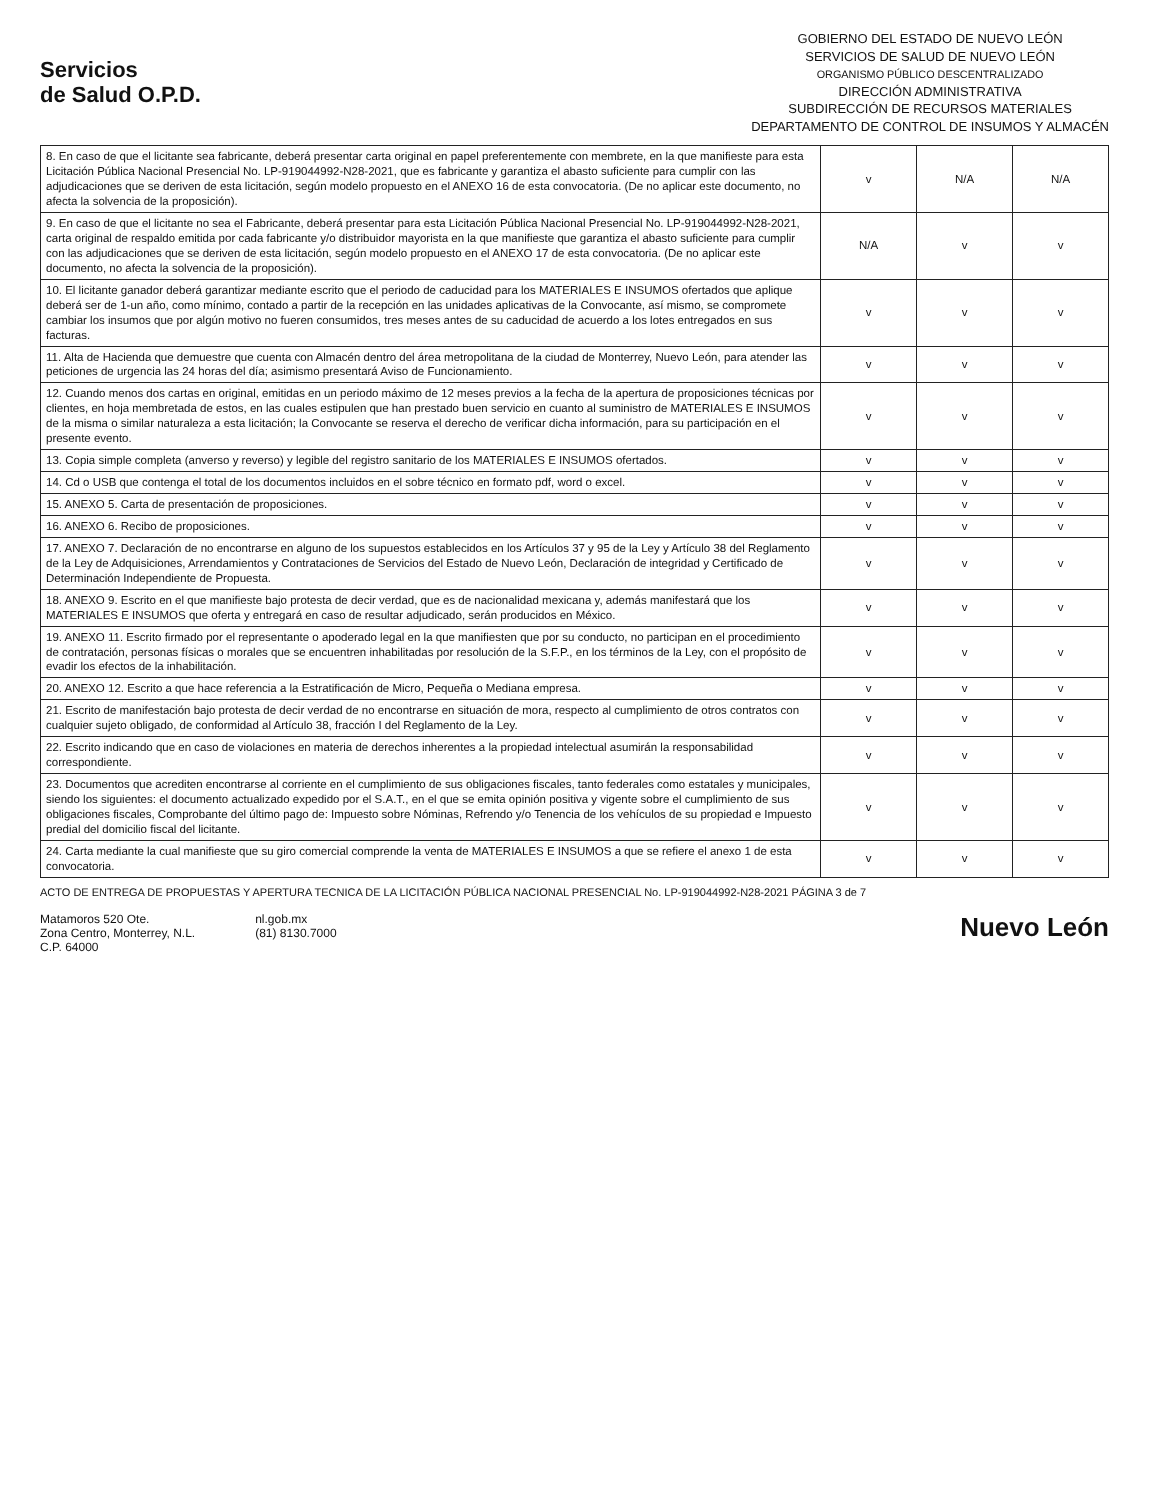Servicios
de Salud O.P.D.
GOBIERNO DEL ESTADO DE NUEVO LEÓN
SERVICIOS DE SALUD DE NUEVO LEÓN
ORGANISMO PÚBLICO DESCENTRALIZADO
DIRECCIÓN ADMINISTRATIVA
SUBDIRECCIÓN DE RECURSOS MATERIALES
DEPARTAMENTO DE CONTROL DE INSUMOS Y ALMACÉN
| 8. En caso de que el licitante sea fabricante, deberá presentar carta original en papel preferentemente con membrete, en la que manifieste para esta Licitación Pública Nacional Presencial No. LP-919044992-N28-2021, que es fabricante y garantiza el abasto suficiente para cumplir con las adjudicaciones que se deriven de esta licitación, según modelo propuesto en el ANEXO 16 de esta convocatoria. (De no aplicar este documento, no afecta la solvencia de la proposición). | v | N/A | N/A |
| 9. En caso de que el licitante no sea el Fabricante, deberá presentar para esta Licitación Pública Nacional Presencial No. LP-919044992-N28-2021, carta original de respaldo emitida por cada fabricante y/o distribuidor mayorista en la que manifieste que garantiza el abasto suficiente para cumplir con las adjudicaciones que se deriven de esta licitación, según modelo propuesto en el ANEXO 17 de esta convocatoria. (De no aplicar este documento, no afecta la solvencia de la proposición). | N/A | v | v |
| 10. El licitante ganador deberá garantizar mediante escrito que el periodo de caducidad para los MATERIALES E INSUMOS ofertados que aplique deberá ser de 1-un año, como mínimo, contado a partir de la recepción en las unidades aplicativas de la Convocante, así mismo, se compromete cambiar los insumos que por algún motivo no fueren consumidos, tres meses antes de su caducidad de acuerdo a los lotes entregados en sus facturas. | v | v | v |
| 11. Alta de Hacienda que demuestre que cuenta con Almacén dentro del área metropolitana de la ciudad de Monterrey, Nuevo León, para atender las peticiones de urgencia las 24 horas del día; asimismo presentará Aviso de Funcionamiento. | v | v | v |
| 12. Cuando menos dos cartas en original, emitidas en un periodo máximo de 12 meses previos a la fecha de la apertura de proposiciones técnicas por clientes, en hoja membretada de estos, en las cuales estipulen que han prestado buen servicio en cuanto al suministro de MATERIALES E INSUMOS de la misma o similar naturaleza a esta licitación; la Convocante se reserva el derecho de verificar dicha información, para su participación en el presente evento. | v | v | v |
| 13. Copia simple completa (anverso y reverso) y legible del registro sanitario de los MATERIALES E INSUMOS ofertados. | v | v | v |
| 14. Cd o USB que contenga el total de los documentos incluidos en el sobre técnico en formato pdf, word o excel. | v | v | v |
| 15. ANEXO 5. Carta de presentación de proposiciones. | v | v | v |
| 16. ANEXO 6. Recibo de proposiciones. | v | v | v |
| 17. ANEXO 7. Declaración de no encontrarse en alguno de los supuestos establecidos en los Artículos 37 y 95 de la Ley y Artículo 38 del Reglamento de la Ley de Adquisiciones, Arrendamientos y Contrataciones de Servicios del Estado de Nuevo León, Declaración de integridad y Certificado de Determinación Independiente de Propuesta. | v | v | v |
| 18. ANEXO 9. Escrito en el que manifieste bajo protesta de decir verdad, que es de nacionalidad mexicana y, además manifestará que los MATERIALES E INSUMOS que oferta y entregará en caso de resultar adjudicado, serán producidos en México. | v | v | v |
| 19. ANEXO 11. Escrito firmado por el representante o apoderado legal en la que manifiesten que por su conducto, no participan en el procedimiento de contratación, personas físicas o morales que se encuentren inhabilitadas por resolución de la S.F.P., en los términos de la Ley, con el propósito de evadir los efectos de la inhabilitación. | v | v | v |
| 20. ANEXO 12. Escrito a que hace referencia a la Estratificación de Micro, Pequeña o Mediana empresa. | v | v | v |
| 21. Escrito de manifestación bajo protesta de decir verdad de no encontrarse en situación de mora, respecto al cumplimiento de otros contratos con cualquier sujeto obligado, de conformidad al Artículo 38, fracción I del Reglamento de la Ley. | v | v | v |
| 22. Escrito indicando que en caso de violaciones en materia de derechos inherentes a la propiedad intelectual asumirán la responsabilidad correspondiente. | v | v | v |
| 23. Documentos que acrediten encontrarse al corriente en el cumplimiento de sus obligaciones fiscales, tanto federales como estatales y municipales, siendo los siguientes: el documento actualizado expedido por el S.A.T., en el que se emita opinión positiva y vigente sobre el cumplimiento de sus obligaciones fiscales, Comprobante del último pago de: Impuesto sobre Nóminas, Refrendo y/o Tenencia de los vehículos de su propiedad e Impuesto predial del domicilio fiscal del licitante. | v | v | v |
| 24. Carta mediante la cual manifieste que su giro comercial comprende la venta de MATERIALES E INSUMOS a que se refiere el anexo 1 de esta convocatoria. | v | v | v |
ACTO DE ENTREGA DE PROPUESTAS Y APERTURA TECNICA DE LA LICITACIÓN PÚBLICA NACIONAL PRESENCIAL No. LP-919044992-N28-2021 PÁGINA 3 de 7
Matamoros 520 Ote.
Zona Centro, Monterrey, N.L.
C.P. 64000
nl.gob.mx
(81) 8130.7000
Nuevo León